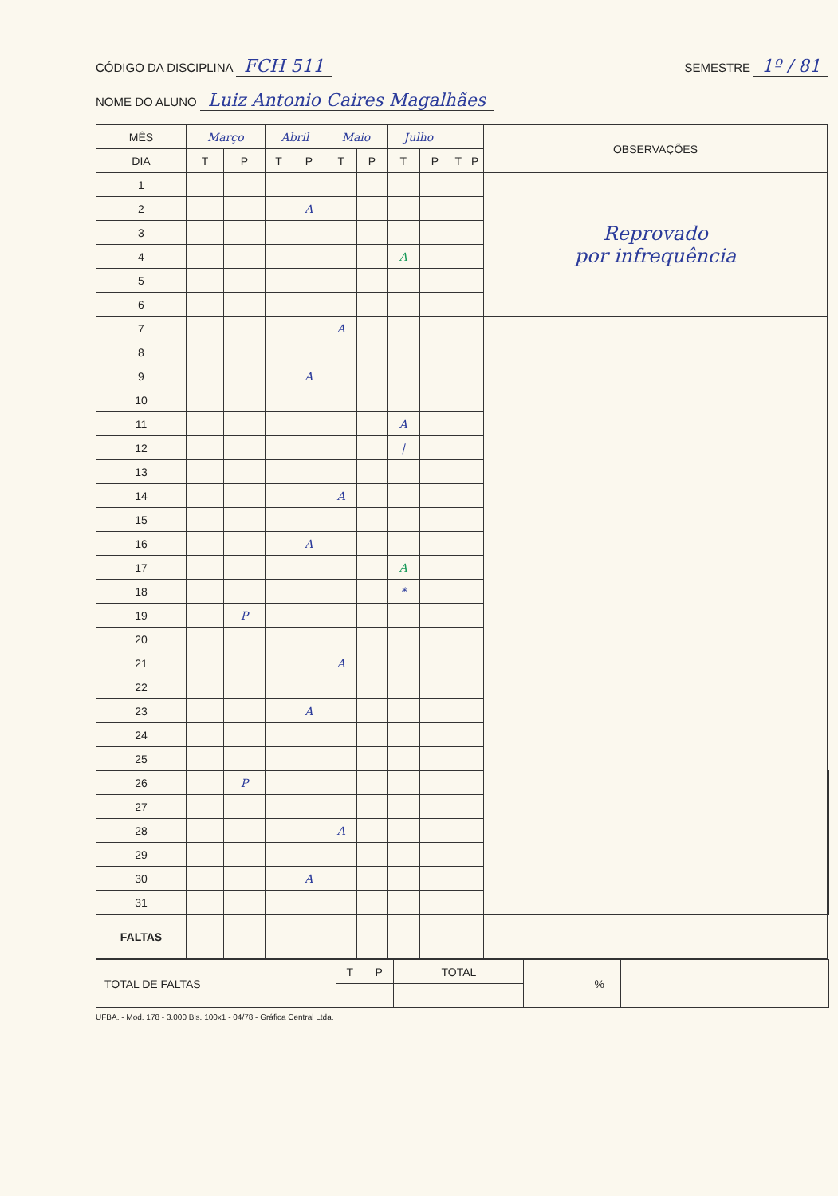CÓDIGO DA DISCIPLINA FCH 511
SEMESTRE 1º / 81
NOME DO ALUNO Luiz Antonio Caires Magalhães
| MÊS | Março | | Abril | | Maio | | Julho | | | | OBSERVAÇÕES | |
| --- | --- | --- | --- | --- | --- | --- | --- | --- | --- | --- | --- | --- |
| DIA | T | P | T | P | T | P | T | P | T | P | | |
| 1 | | | | | | | | | | | Reprovado por infrequência | |
| 2 | | | | A | | | | | | | | |
| 3 | | | | | | | | | | | | |
| 4 | | | | | | | A | | | | | |
| 5 | | | | | | | | | | | | |
| 6 | | | | | | | | | | | | |
| 7 | | | | | A | | | | | | | |
| 8 | | | | | | | | | | | | |
| 9 | | | | A | | | | | | | | |
| 10 | | | | | | | | | | | | |
| 11 | | | | | | | A | | | | | |
| 12 | | | | | | | / | | | | | |
| 13 | | | | | | | | | | | | |
| 14 | | | | | A | | | | | | | |
| 15 | | | | | | | | | | | | |
| 16 | | | | A | | | | | | | | |
| 17 | | | | | | | A | | | | | |
| 18 | | | | | | | * | | | | | |
| 19 | | P | | | | | | | | | | |
| 20 | | | | | | | | | | | | |
| 21 | | | | | A | | | | | | | |
| 22 | | | | | | | | | | | | |
| 23 | | | | A | | | | | | | | |
| 24 | | | | | | | | | | | | |
| 25 | | | | | | | | | | | | |
| 26 | | P | | | | | | | | | | |
| 27 | | | | | | | | | | | | |
| 28 | | | | | A | | | | | | | |
| 29 | | | | | | | | | | | | |
| 30 | | | | A | | | | | | | | |
| 31 | | | | | | | | | | | | |
| FALTAS | | | | | | | | | | | | |
| TOTAL DE FALTAS | T | P | TOTAL | % | |
UFBA. - Mod. 178 - 3.000 Bls. 100x1 - 04/78 - Gráfica Central Ltda.